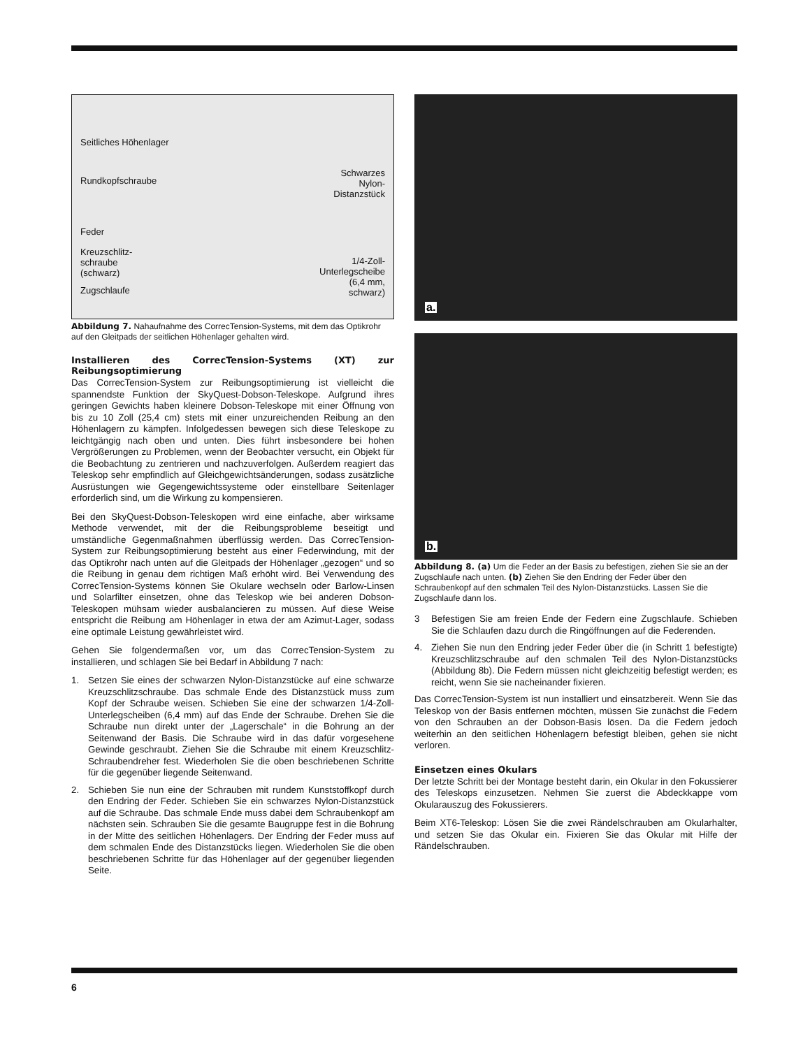Seitliches Höhenlager
Rundkopfschraube
Schwarzes
Nylon-
Distanzstück
Feder
Kreuzschlitz-
schraube
(schwarz)
1/4-Zoll-
Unterlegscheibe
(6,4 mm,
schwarz)
Zugschlaufe
Abbildung 7. Nahaufnahme des CorrecTension-Systems, mit dem das Optikrohr auf den Gleitpads der seitlichen Höhenlager gehalten wird.
Installieren des CorrecTension-Systems (XT) zur Reibungsoptimierung
Das CorrecTension-System zur Reibungsoptimierung ist vielleicht die spannendste Funktion der SkyQuest-Dobson-Teleskope. Aufgrund ihres geringen Gewichts haben kleinere Dobson-Teleskope mit einer Öffnung von bis zu 10 Zoll (25,4 cm) stets mit einer unzureichenden Reibung an den Höhenlagern zu kämpfen. Infolgedessen bewegen sich diese Teleskope zu leichtgängig nach oben und unten. Dies führt insbesondere bei hohen Vergrößerungen zu Problemen, wenn der Beobachter versucht, ein Objekt für die Beobachtung zu zentrieren und nachzuverfolgen. Außerdem reagiert das Teleskop sehr empfindlich auf Gleichgewichtsänderungen, sodass zusätzliche Ausrüstungen wie Gegengewichtssysteme oder einstellbare Seitenlager erforderlich sind, um die Wirkung zu kompensieren.
Bei den SkyQuest-Dobson-Teleskopen wird eine einfache, aber wirksame Methode verwendet, mit der die Reibungsprobleme beseitigt und umständliche Gegenmaßnahmen überflüssig werden. Das CorrecTension-System zur Reibungsoptimierung besteht aus einer Federwindung, mit der das Optikrohr nach unten auf die Gleitpads der Höhenlager „gezogen“ und so die Reibung in genau dem richtigen Maß erhöht wird. Bei Verwendung des CorrecTension-Systems können Sie Okulare wechseln oder Barlow-Linsen und Solarfilter einsetzen, ohne das Teleskop wie bei anderen Dobson-Teleskopen mühsam wieder ausbalancieren zu müssen. Auf diese Weise entspricht die Reibung am Höhenlager in etwa der am Azimut-Lager, sodass eine optimale Leistung gewährleistet wird.
Gehen Sie folgendermaßen vor, um das CorrecTension-System zu installieren, und schlagen Sie bei Bedarf in Abbildung 7 nach:
1. Setzen Sie eines der schwarzen Nylon-Distanzstücke auf eine schwarze Kreuzschlitzschraube. Das schmale Ende des Distanzstück muss zum Kopf der Schraube weisen. Schieben Sie eine der schwarzen 1/4-Zoll-Unterlegscheiben (6,4 mm) auf das Ende der Schraube. Drehen Sie die Schraube nun direkt unter der „Lagerschale“ in die Bohrung an der Seitenwand der Basis. Die Schraube wird in das dafür vorgesehene Gewinde geschraubt. Ziehen Sie die Schraube mit einem Kreuzschlitz-Schraubendreher fest. Wiederholen Sie die oben beschriebenen Schritte für die gegenüber liegende Seitenwand.
2. Schieben Sie nun eine der Schrauben mit rundem Kunststoffkopf durch den Endring der Feder. Schieben Sie ein schwarzes Nylon-Distanzstück auf die Schraube. Das schmale Ende muss dabei dem Schraubenkopf am nächsten sein. Schrauben Sie die gesamte Baugruppe fest in die Bohrung in der Mitte des seitlichen Höhenlagers. Der Endring der Feder muss auf dem schmalen Ende des Distanzstücks liegen. Wiederholen Sie die oben beschriebenen Schritte für das Höhenlager auf der gegenüber liegenden Seite.
a.
b.
Abbildung 8. (a) Um die Feder an der Basis zu befestigen, ziehen Sie sie an der Zugschlaufe nach unten. (b) Ziehen Sie den Endring der Feder über den Schraubenkopf auf den schmalen Teil des Nylon-Distanzstücks. Lassen Sie die Zugschlaufe dann los.
3 Befestigen Sie am freien Ende der Federn eine Zugschlaufe. Schieben Sie die Schlaufen dazu durch die Ringöffnungen auf die Federenden.
4. Ziehen Sie nun den Endring jeder Feder über die (in Schritt 1 befestigte) Kreuzschlitzschraube auf den schmalen Teil des Nylon-Distanzstücks (Abbildung 8b). Die Federn müssen nicht gleichzeitig befestigt werden; es reicht, wenn Sie sie nacheinander fixieren.
Das CorrecTension-System ist nun installiert und einsatzbereit. Wenn Sie das Teleskop von der Basis entfernen möchten, müssen Sie zunächst die Federn von den Schrauben an der Dobson-Basis lösen. Da die Federn jedoch weiterhin an den seitlichen Höhenlagern befestigt bleiben, gehen sie nicht verloren.
Einsetzen eines Okulars
Der letzte Schritt bei der Montage besteht darin, ein Okular in den Fokussierer des Teleskops einzusetzen. Nehmen Sie zuerst die Abdeckkappe vom Okularauszug des Fokussierers.
Beim XT6-Teleskop: Lösen Sie die zwei Rändelschrauben am Okularhalter, und setzen Sie das Okular ein. Fixieren Sie das Okular mit Hilfe der Rändelschrauben.
6